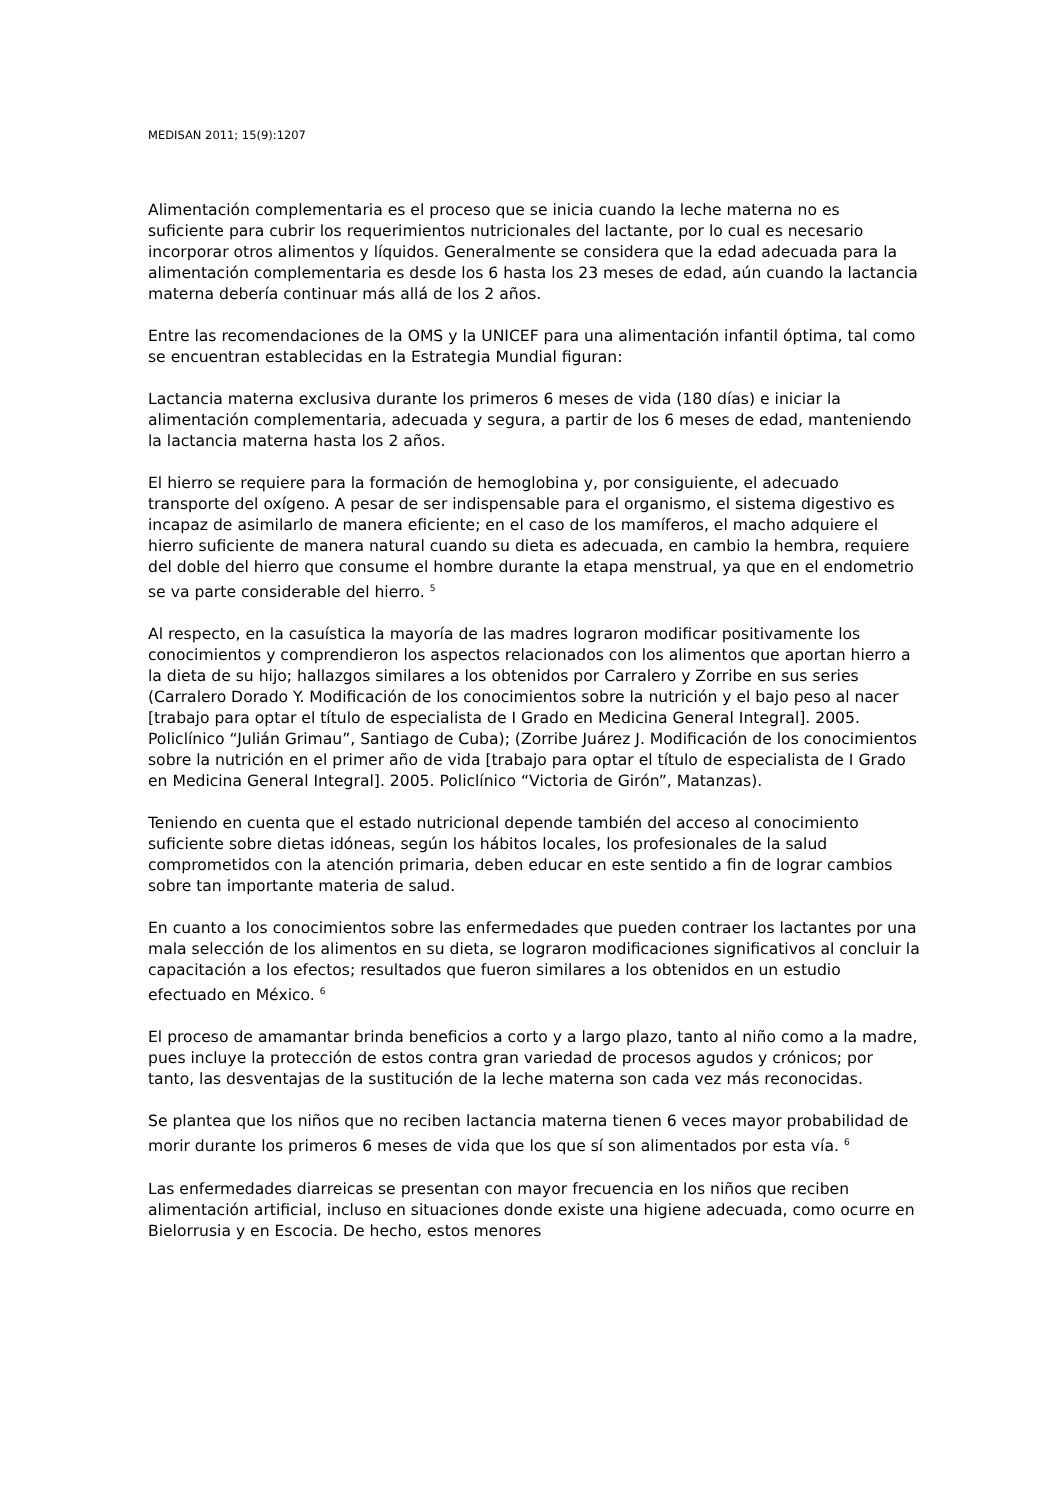MEDISAN 2011; 15(9):1207
Alimentación complementaria es el proceso que se inicia cuando la leche materna no es suficiente para cubrir los requerimientos nutricionales del lactante, por lo cual es necesario incorporar otros alimentos y líquidos. Generalmente se considera que la edad adecuada para la alimentación complementaria es desde los 6 hasta los 23 meses de edad, aún cuando la lactancia materna debería continuar más allá de los 2 años.
Entre las recomendaciones de la OMS y la UNICEF para una alimentación infantil óptima, tal como se encuentran establecidas en la Estrategia Mundial figuran:
Lactancia materna exclusiva durante los primeros 6 meses de vida (180 días) e iniciar la alimentación complementaria, adecuada y segura, a partir de los 6 meses de edad, manteniendo la lactancia materna hasta los 2 años.
El hierro se requiere para la formación de hemoglobina y, por consiguiente, el adecuado transporte del oxígeno. A pesar de ser indispensable para el organismo, el sistema digestivo es incapaz de asimilarlo de manera eficiente; en el caso de los mamíferos, el macho adquiere el hierro suficiente de manera natural cuando su dieta es adecuada, en cambio la hembra, requiere del doble del hierro que consume el hombre durante la etapa menstrual, ya que en el endometrio se va parte considerable del hierro. <sup>5</sup>
Al respecto, en la casuística la mayoría de las madres lograron modificar positivamente los conocimientos y comprendieron los aspectos relacionados con los alimentos que aportan hierro a la dieta de su hijo; hallazgos similares a los obtenidos por Carralero y Zorribe en sus series (Carralero Dorado Y. Modificación de los conocimientos sobre la nutrición y el bajo peso al nacer [trabajo para optar el título de especialista de I Grado en Medicina General Integral]. 2005. Policlínico “Julián Grimau”, Santiago de Cuba); (Zorribe Juárez J. Modificación de los conocimientos sobre la nutrición en el primer año de vida [trabajo para optar el título de especialista de I Grado en Medicina General Integral]. 2005. Policlínico “Victoria de Girón”, Matanzas).
Teniendo en cuenta que el estado nutricional depende también del acceso al conocimiento suficiente sobre dietas idóneas, según los hábitos locales, los profesionales de la salud comprometidos con la atención primaria, deben educar en este sentido a fin de lograr cambios sobre tan importante materia de salud.
En cuanto a los conocimientos sobre las enfermedades que pueden contraer los lactantes por una mala selección de los alimentos en su dieta, se lograron modificaciones significativos al concluir la capacitación a los efectos; resultados que fueron similares a los obtenidos en un estudio efectuado en México. <sup>6</sup>
El proceso de amamantar brinda beneficios a corto y a largo plazo, tanto al niño como a la madre, pues incluye la protección de estos contra gran variedad de procesos agudos y crónicos; por tanto, las desventajas de la sustitución de la leche materna son cada vez más reconocidas.
Se plantea que los niños que no reciben lactancia materna tienen 6 veces mayor probabilidad de morir durante los primeros 6 meses de vida que los que sí son alimentados por esta vía. <sup>6</sup>
Las enfermedades diarreicas se presentan con mayor frecuencia en los niños que reciben alimentación artificial, incluso en situaciones donde existe una higiene adecuada, como ocurre en Bielorrusia y en Escocia. De hecho, estos menores